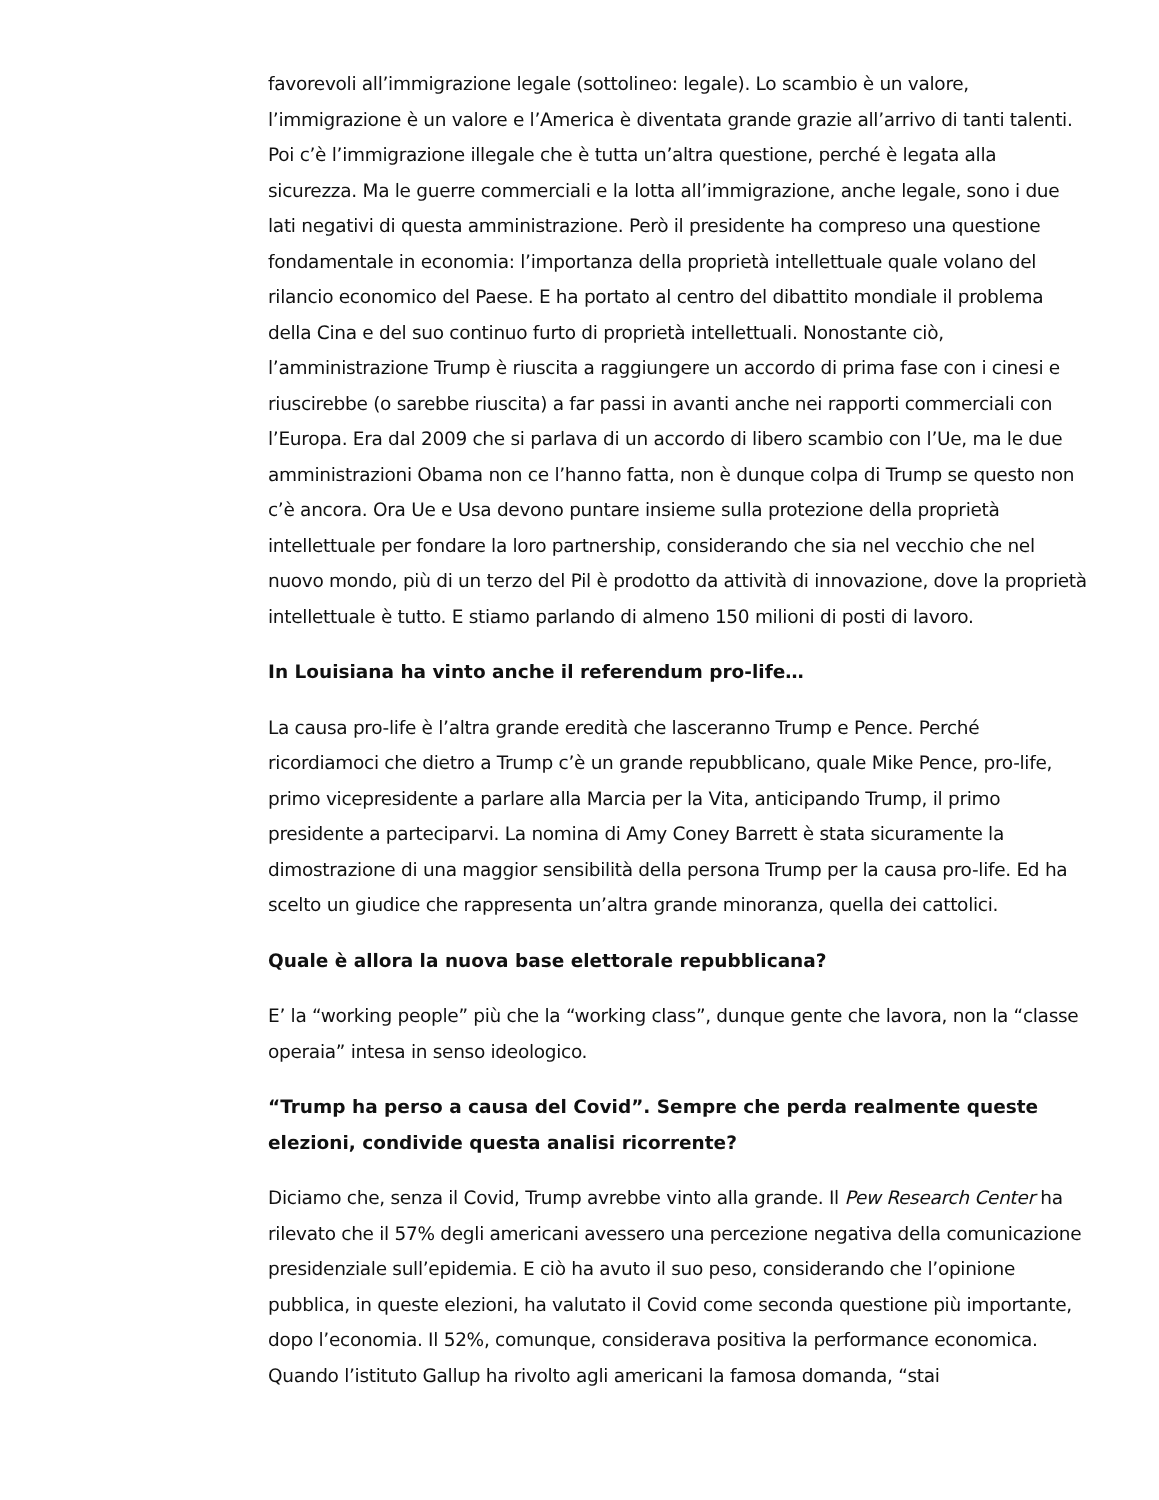favorevoli all’immigrazione legale (sottolineo: legale). Lo scambio è un valore, l’immigrazione è un valore e l’America è diventata grande grazie all’arrivo di tanti talenti. Poi c’è l’immigrazione illegale che è tutta un’altra questione, perché è legata alla sicurezza. Ma le guerre commerciali e la lotta all’immigrazione, anche legale, sono i due lati negativi di questa amministrazione. Però il presidente ha compreso una questione fondamentale in economia: l’importanza della proprietà intellettuale quale volano del rilancio economico del Paese. E ha portato al centro del dibattito mondiale il problema della Cina e del suo continuo furto di proprietà intellettuali. Nonostante ciò, l’amministrazione Trump è riuscita a raggiungere un accordo di prima fase con i cinesi e riuscirebbe (o sarebbe riuscita) a far passi in avanti anche nei rapporti commerciali con l’Europa. Era dal 2009 che si parlava di un accordo di libero scambio con l’Ue, ma le due amministrazioni Obama non ce l’hanno fatta, non è dunque colpa di Trump se questo non c’è ancora. Ora Ue e Usa devono puntare insieme sulla protezione della proprietà intellettuale per fondare la loro partnership, considerando che sia nel vecchio che nel nuovo mondo, più di un terzo del Pil è prodotto da attività di innovazione, dove la proprietà intellettuale è tutto. E stiamo parlando di almeno 150 milioni di posti di lavoro.
In Louisiana ha vinto anche il referendum pro-life…
La causa pro-life è l’altra grande eredità che lasceranno Trump e Pence. Perché ricordiamoci che dietro a Trump c’è un grande repubblicano, quale Mike Pence, pro-life, primo vicepresidente a parlare alla Marcia per la Vita, anticipando Trump, il primo presidente a parteciparvi. La nomina di Amy Coney Barrett è stata sicuramente la dimostrazione di una maggior sensibilità della persona Trump per la causa pro-life. Ed ha scelto un giudice che rappresenta un’altra grande minoranza, quella dei cattolici.
Quale è allora la nuova base elettorale repubblicana?
E’ la “working people” più che la “working class”, dunque gente che lavora, non la “classe operaia” intesa in senso ideologico.
“Trump ha perso a causa del Covid”. Sempre che perda realmente queste elezioni, condivide questa analisi ricorrente?
Diciamo che, senza il Covid, Trump avrebbe vinto alla grande. Il Pew Research Center ha rilevato che il 57% degli americani avessero una percezione negativa della comunicazione presidenziale sull’epidemia. E ciò ha avuto il suo peso, considerando che l’opinione pubblica, in queste elezioni, ha valutato il Covid come seconda questione più importante, dopo l’economia. Il 52%, comunque, considerava positiva la performance economica. Quando l’istituto Gallup ha rivolto agli americani la famosa domanda, “stai